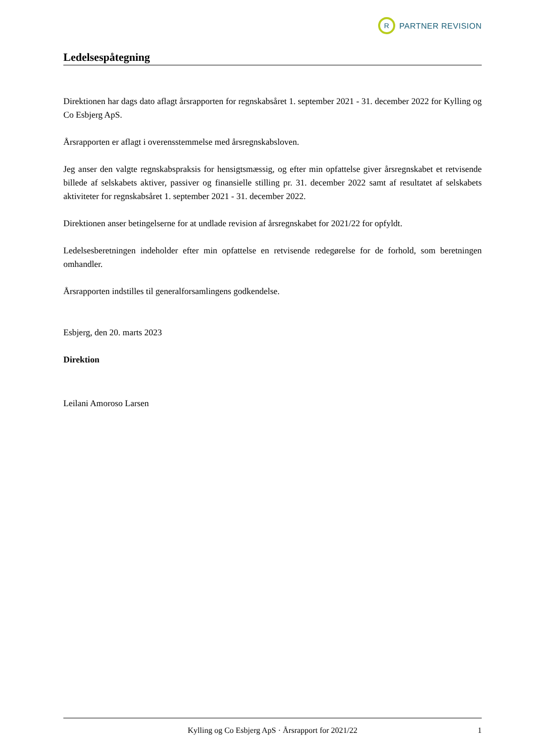R
PARTNER REVISION
Ledelsespåtegning
Direktionen har dags dato aflagt årsrapporten for regnskabsåret 1. september 2021 - 31. december 2022 for Kylling og Co Esbjerg ApS.
Årsrapporten er aflagt i overensstemmelse med årsregnskabsloven.
Jeg anser den valgte regnskabspraksis for hensigtsmæssig, og efter min opfattelse giver årsregnskabet et retvisende billede af selskabets aktiver, passiver og finansielle stilling pr. 31. december 2022 samt af resultatet af selskabets aktiviteter for regnskabsåret 1. september 2021 - 31. december 2022.
Direktionen anser betingelserne for at undlade revision af årsregnskabet for 2021/22 for opfyldt.
Ledelsesberetningen indeholder efter min opfattelse en retvisende redegørelse for de forhold, som beretningen omhandler.
Årsrapporten indstilles til generalforsamlingens godkendelse.
Esbjerg, den 20. marts 2023
Direktion
Leilani Amoroso Larsen
Kylling og Co Esbjerg ApS · Årsrapport for 2021/22 1